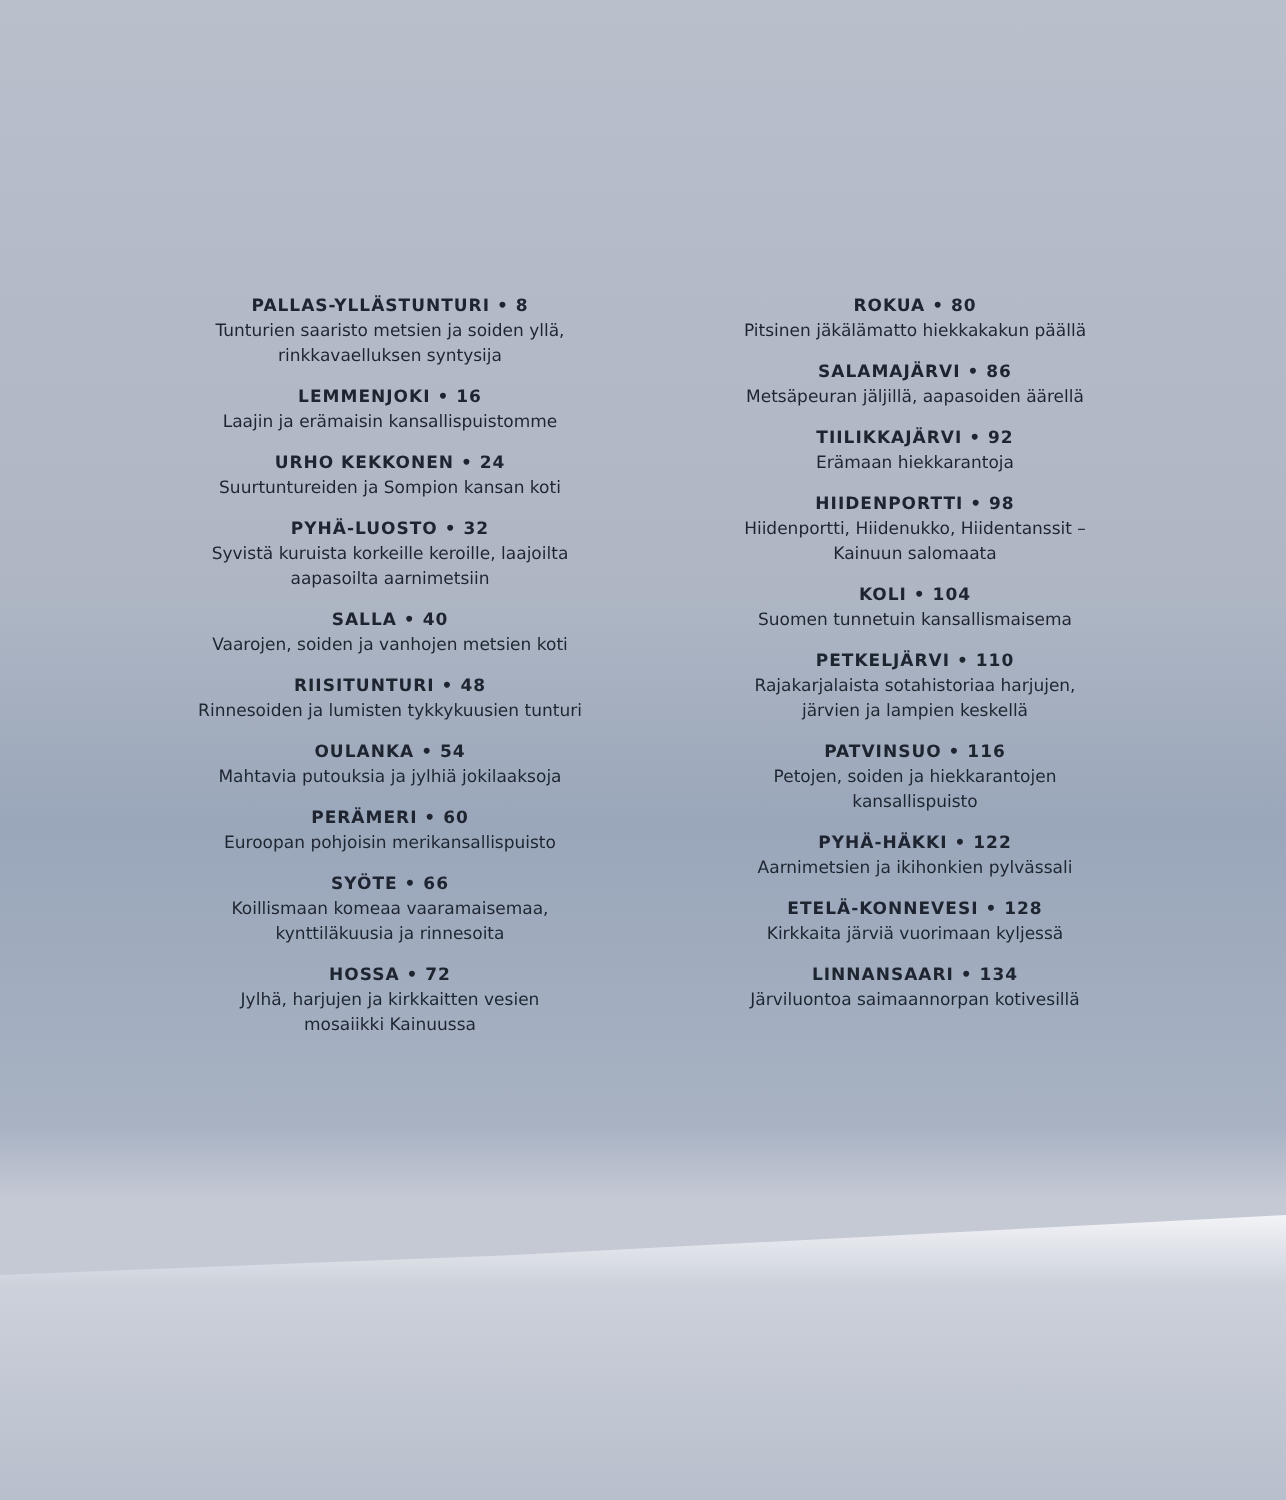PALLAS-YLLÄSTUNTURI • 8
Tunturien saaristo metsien ja soiden yllä,
rinkkavaelluksen syntysija
LEMMENJOKI • 16
Laajin ja erämaisin kansallispuistomme
URHO KEKKONEN • 24
Suurtuntureiden ja Sompion kansan koti
PYHÄ-LUOSTO • 32
Syvistä kuruista korkeille keroille, laajoilta
aapasoilta aarnimetsiin
SALLA • 40
Vaarojen, soiden ja vanhojen metsien koti
RIISITUNTURI • 48
Rinnesoiden ja lumisten tykkykuusien tunturi
OULANKA • 54
Mahtavia putouksia ja jylhiä jokilaaksoja
PERÄMERI • 60
Euroopan pohjoisin merikansallispuisto
SYÖTE • 66
Koillismaan komeaa vaaramaisemaa,
kynttiläkuusia ja rinnesoita
HOSSA • 72
Jylhä, harjujen ja kirkkaitten vesien
mosaiikki Kainuussa
ROKUA • 80
Pitsinen jäkälämatto hiekkakakun päällä
SALAMAJÄRVI • 86
Metsäpeuran jäljillä, aapasoiden äärellä
TIILIKKAJÄRVI • 92
Erämaan hiekkarantoja
HIIDENPORTTI • 98
Hiidenportti, Hiidenukko, Hiidentanssit –
Kainuun salomaata
KOLI • 104
Suomen tunnetuin kansallismaisema
PETKELJÄRVI • 110
Rajakarjalaista sotahistoriaa harjujen,
järvien ja lampien keskellä
PATVINSUO • 116
Petojen, soiden ja hiekkarantojen
kansallispuisto
PYHÄ-HÄKKI • 122
Aarnimetsien ja ikihonkien pylvässali
ETELÄ-KONNEVESI • 128
Kirkkaita järviä vuorimaan kyljessä
LINNANSAARI • 134
Järviluontoa saimaannorpan kotivesillä